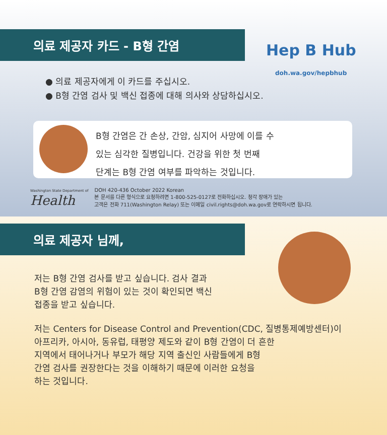의료 제공자 카드 - B형 간염
Hep B Hub
doh.wa.gov/hepbhub
● 의료 제공자에게 이 카드를 주십시오.
● B형 간염 검사 및 백신 접종에 대해 의사와 상담하십시오.
B형 간염은 간 손상, 간암, 심지어 사망에 이를 수
있는 심각한 질병입니다. 건강을 위한 첫 번째
단계는 B형 간염 여부를 파악하는 것입니다.
Washington State Department of
Health
DOH 420-436 October 2022 Korean
본 문서를 다른 형식으로 요청하려면 1-800-525-0127로 전화하십시오. 청각 장애가 있는
고객은 전화 711(Washington Relay) 또는 이메일 civil.rights@doh.wa.gov로 연락하시면 됩니다.
의료 제공자 님께,
저는 B형 간염 검사를 받고 싶습니다. 검사 결과
B형 간염 감염의 위험이 있는 것이 확인되면 백신
접종을 받고 싶습니다.
저는 Centers for Disease Control and Prevention(CDC, 질병통제예방센터)이
아프리카, 아시아, 동유럽, 태평양 제도와 같이 B형 간염이 더 흔한
지역에서 태어나거나 부모가 해당 지역 출신인 사람들에게 B형
간염 검사를 권장한다는 것을 이해하기 때문에 이러한 요청을
하는 것입니다.